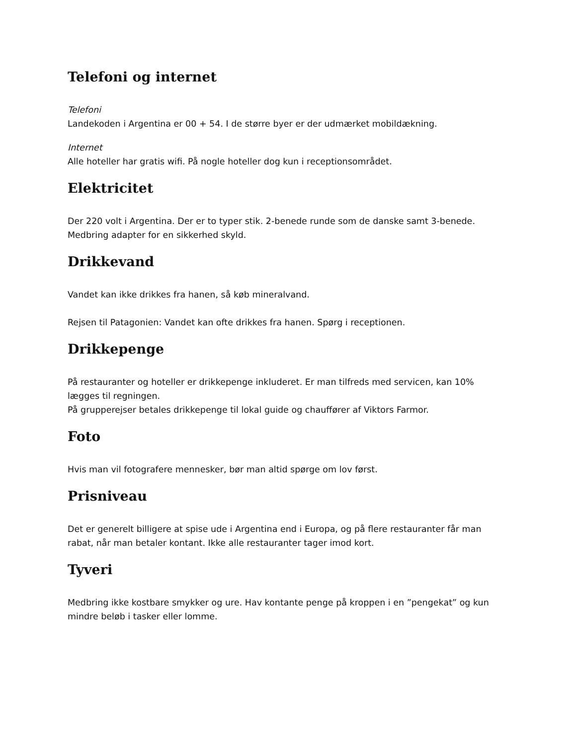Telefoni og internet
Telefoni
Landekoden i Argentina er 00 + 54. I de større byer er der udmærket mobildækning.
Internet
Alle hoteller har gratis wifi. På nogle hoteller dog kun i receptionsområdet.
Elektricitet
Der 220 volt i Argentina. Der er to typer stik. 2-benede runde som de danske samt 3-benede. Medbring adapter for en sikkerhed skyld.
Drikkevand
Vandet kan ikke drikkes fra hanen, så køb mineralvand.
Rejsen til Patagonien: Vandet kan ofte drikkes fra hanen. Spørg i receptionen.
Drikkepenge
På restauranter og hoteller er drikkepenge inkluderet. Er man tilfreds med servicen, kan 10% lægges til regningen.
På grupperejser betales drikkepenge til lokal guide og chauffører af Viktors Farmor.
Foto
Hvis man vil fotografere mennesker, bør man altid spørge om lov først.
Prisniveau
Det er generelt billigere at spise ude i Argentina end i Europa, og på flere restauranter får man rabat, når man betaler kontant. Ikke alle restauranter tager imod kort.
Tyveri
Medbring ikke kostbare smykker og ure. Hav kontante penge på kroppen i en ”pengekat” og kun mindre beløb i tasker eller lomme.